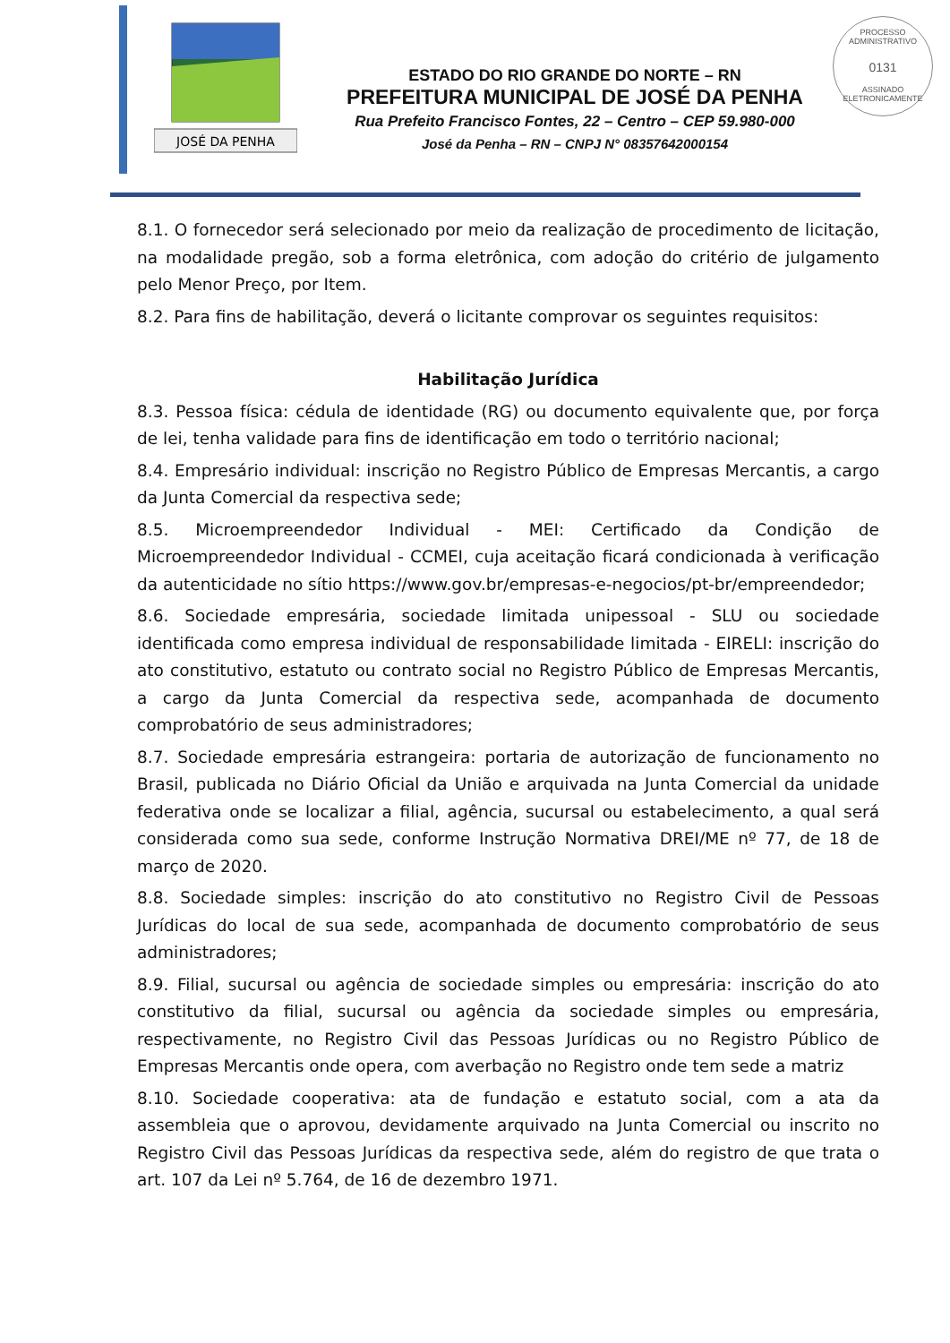PROCESSO ADMINISTRATIVO
0131
ASSINADO ELETRONICAMENTE
JOSÉ DA PENHA
ESTADO DO RIO GRANDE DO NORTE – RN
PREFEITURA MUNICIPAL DE JOSÉ DA PENHA
Rua Prefeito Francisco Fontes, 22 – Centro – CEP 59.980-000
José da Penha – RN – CNPJ N° 08357642000154
8.1. O fornecedor será selecionado por meio da realização de procedimento de licitação, na modalidade pregão, sob a forma eletrônica, com adoção do critério de julgamento pelo Menor Preço, por Item.
8.2. Para fins de habilitação, deverá o licitante comprovar os seguintes requisitos:
Habilitação Jurídica
8.3. Pessoa física: cédula de identidade (RG) ou documento equivalente que, por força de lei, tenha validade para fins de identificação em todo o território nacional;
8.4. Empresário individual: inscrição no Registro Público de Empresas Mercantis, a cargo da Junta Comercial da respectiva sede;
8.5. Microempreendedor Individual - MEI: Certificado da Condição de Microempreendedor Individual - CCMEI, cuja aceitação ficará condicionada à verificação da autenticidade no sítio https://www.gov.br/empresas-e-negocios/pt-br/empreendedor;
8.6. Sociedade empresária, sociedade limitada unipessoal - SLU ou sociedade identificada como empresa individual de responsabilidade limitada - EIRELI: inscrição do ato constitutivo, estatuto ou contrato social no Registro Público de Empresas Mercantis, a cargo da Junta Comercial da respectiva sede, acompanhada de documento comprobatório de seus administradores;
8.7. Sociedade empresária estrangeira: portaria de autorização de funcionamento no Brasil, publicada no Diário Oficial da União e arquivada na Junta Comercial da unidade federativa onde se localizar a filial, agência, sucursal ou estabelecimento, a qual será considerada como sua sede, conforme Instrução Normativa DREI/ME nº 77, de 18 de março de 2020.
8.8. Sociedade simples: inscrição do ato constitutivo no Registro Civil de Pessoas Jurídicas do local de sua sede, acompanhada de documento comprobatório de seus administradores;
8.9. Filial, sucursal ou agência de sociedade simples ou empresária: inscrição do ato constitutivo da filial, sucursal ou agência da sociedade simples ou empresária, respectivamente, no Registro Civil das Pessoas Jurídicas ou no Registro Público de Empresas Mercantis onde opera, com averbação no Registro onde tem sede a matriz
8.10. Sociedade cooperativa: ata de fundação e estatuto social, com a ata da assembleia que o aprovou, devidamente arquivado na Junta Comercial ou inscrito no Registro Civil das Pessoas Jurídicas da respectiva sede, além do registro de que trata o art. 107 da Lei nº 5.764, de 16 de dezembro 1971.